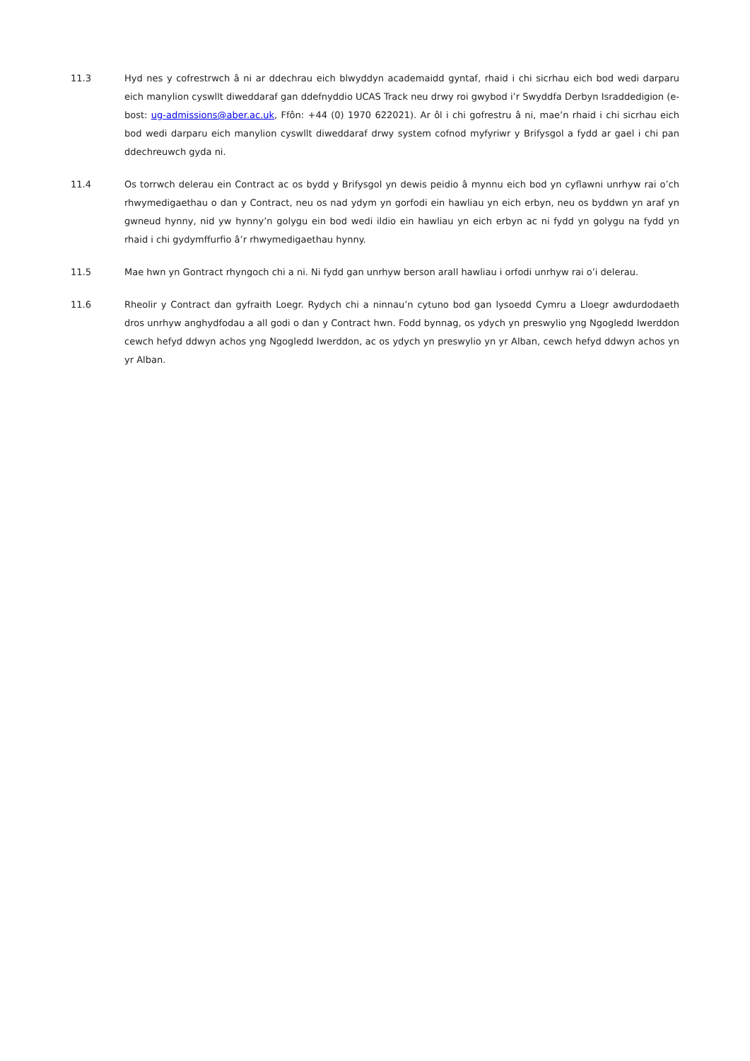11.3 Hyd nes y cofrestrwch â ni ar ddechrau eich blwyddyn academaidd gyntaf, rhaid i chi sicrhau eich bod wedi darparu eich manylion cyswllt diweddaraf gan ddefnyddio UCAS Track neu drwy roi gwybod i’r Swyddfa Derbyn Israddedigion (e-bost: ug-admissions@aber.ac.uk, Ffôn: +44 (0) 1970 622021). Ar ôl i chi gofrestru â ni, mae’n rhaid i chi sicrhau eich bod wedi darparu eich manylion cyswllt diweddaraf drwy system cofnod myfyriwr y Brifysgol a fydd ar gael i chi pan ddechreuwch gyda ni.
11.4 Os torrwch delerau ein Contract ac os bydd y Brifysgol yn dewis peidio â mynnu eich bod yn cyflawni unrhyw rai o’ch rhwymedigaethau o dan y Contract, neu os nad ydym yn gorfodi ein hawliau yn eich erbyn, neu os byddwn yn araf yn gwneud hynny, nid yw hynny’n golygu ein bod wedi ildio ein hawliau yn eich erbyn ac ni fydd yn golygu na fydd yn rhaid i chi gydymffurfio â’r rhwymedigaethau hynny.
11.5 Mae hwn yn Gontract rhyngoch chi a ni. Ni fydd gan unrhyw berson arall hawliau i orfodi unrhyw rai o’i delerau.
11.6 Rheolir y Contract dan gyfraith Loegr. Rydych chi a ninnau’n cytuno bod gan lysoedd Cymru a Lloegr awdurdodaeth dros unrhyw anghydfodau a all godi o dan y Contract hwn. Fodd bynnag, os ydych yn preswylio yng Ngogledd Iwerddon cewch hefyd ddwyn achos yng Ngogledd Iwerddon, ac os ydych yn preswylio yn yr Alban, cewch hefyd ddwyn achos yn yr Alban.